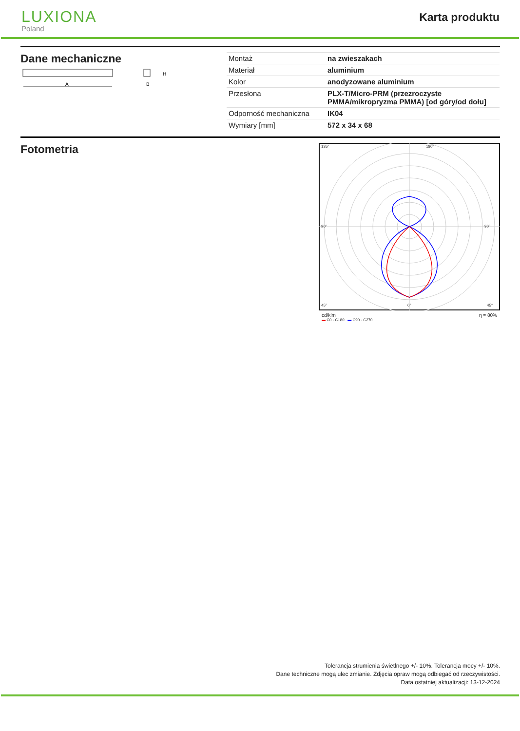LUXIONA
Poland
Karta produktu
Dane mechaniczne
A
B
H
| Montaż | na zwieszakach |
| Materiał | aluminium |
| Kolor | anodyzowane aluminium |
| Przesłona | PLX-T/Micro-PRM (przezroczyste PMMA/mikropryzma PMMA) [od góry/od dołu] |
| Odporność mechaniczna | IK04 |
| Wymiary [mm] | 572 x 34 x 68 |
Fotometria
135°
180°
90°
90°
45°
0°
45°
cd/klm η = 80%
▬ C0 - C180 ▬ C90 - C270
Tolerancja strumienia świetlnego +/- 10%. Tolerancja mocy +/- 10%.
Dane techniczne mogą ulec zmianie. Zdjęcia opraw mogą odbiegać od rzeczywistości.
Data ostatniej aktualizacji: 13-12-2024